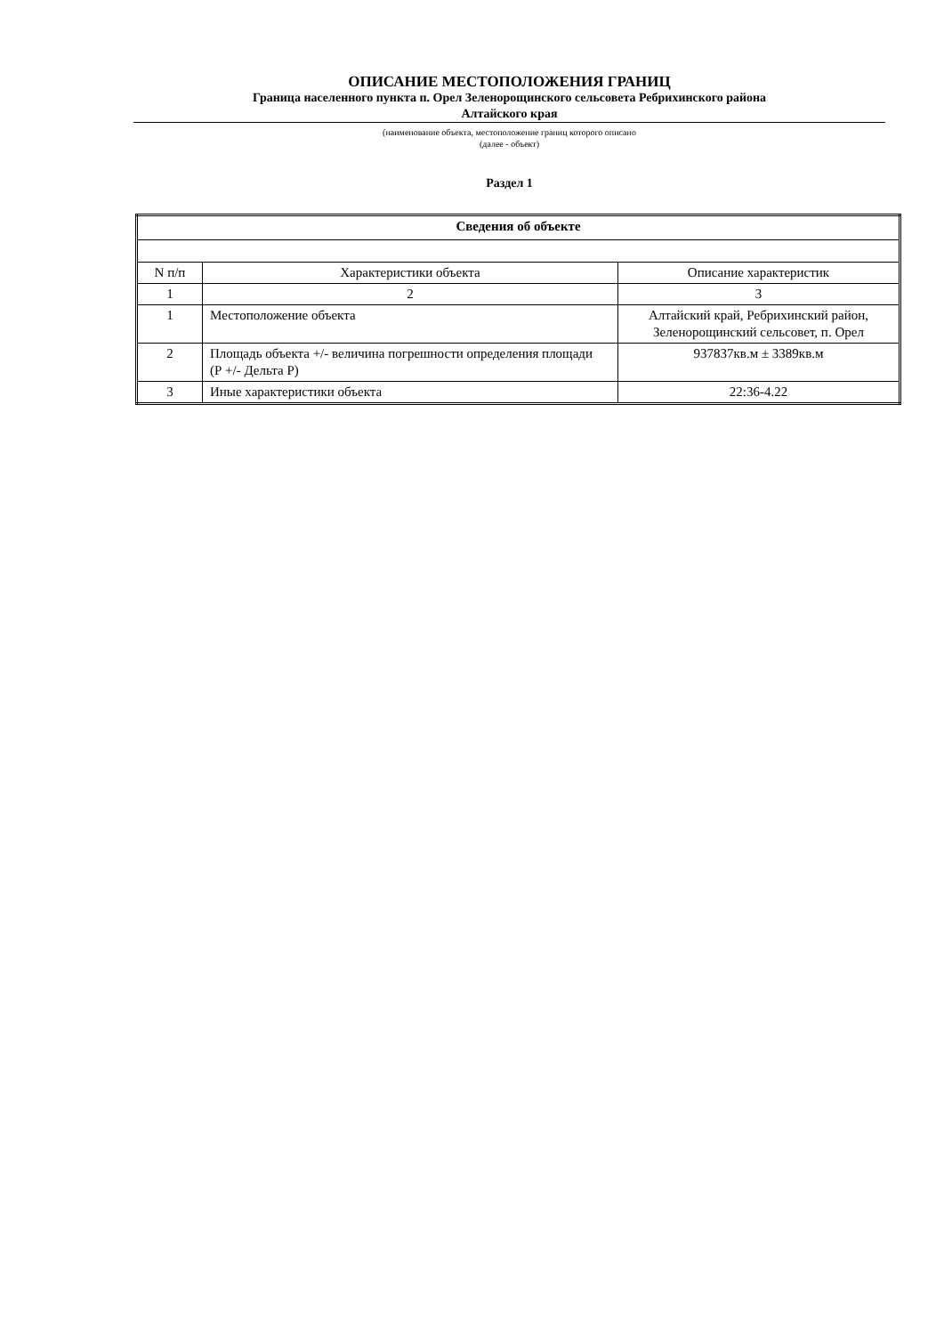ОПИСАНИЕ МЕСТОПОЛОЖЕНИЯ ГРАНИЦ
Граница населенного пункта п. Орел Зеленорощинского сельсовета Ребрихинского района
Алтайского края
(наименование объекта, местоположение границ которого описано
(далее - объект)
Раздел 1
| Сведения об объекте | | |
| N п/п | Характеристики объекта | Описание характеристик |
| 1 | 2 | 3 |
| 1 | Местоположение объекта | Алтайский край, Ребрихинский район, Зеленорощинский сельсовет, п. Орел |
| 2 | Площадь объекта +/- величина погрешности определения площади (Р +/- Дельта Р) | 937837кв.м ± 3389кв.м |
| 3 | Иные характеристики объекта | 22:36-4.22 |